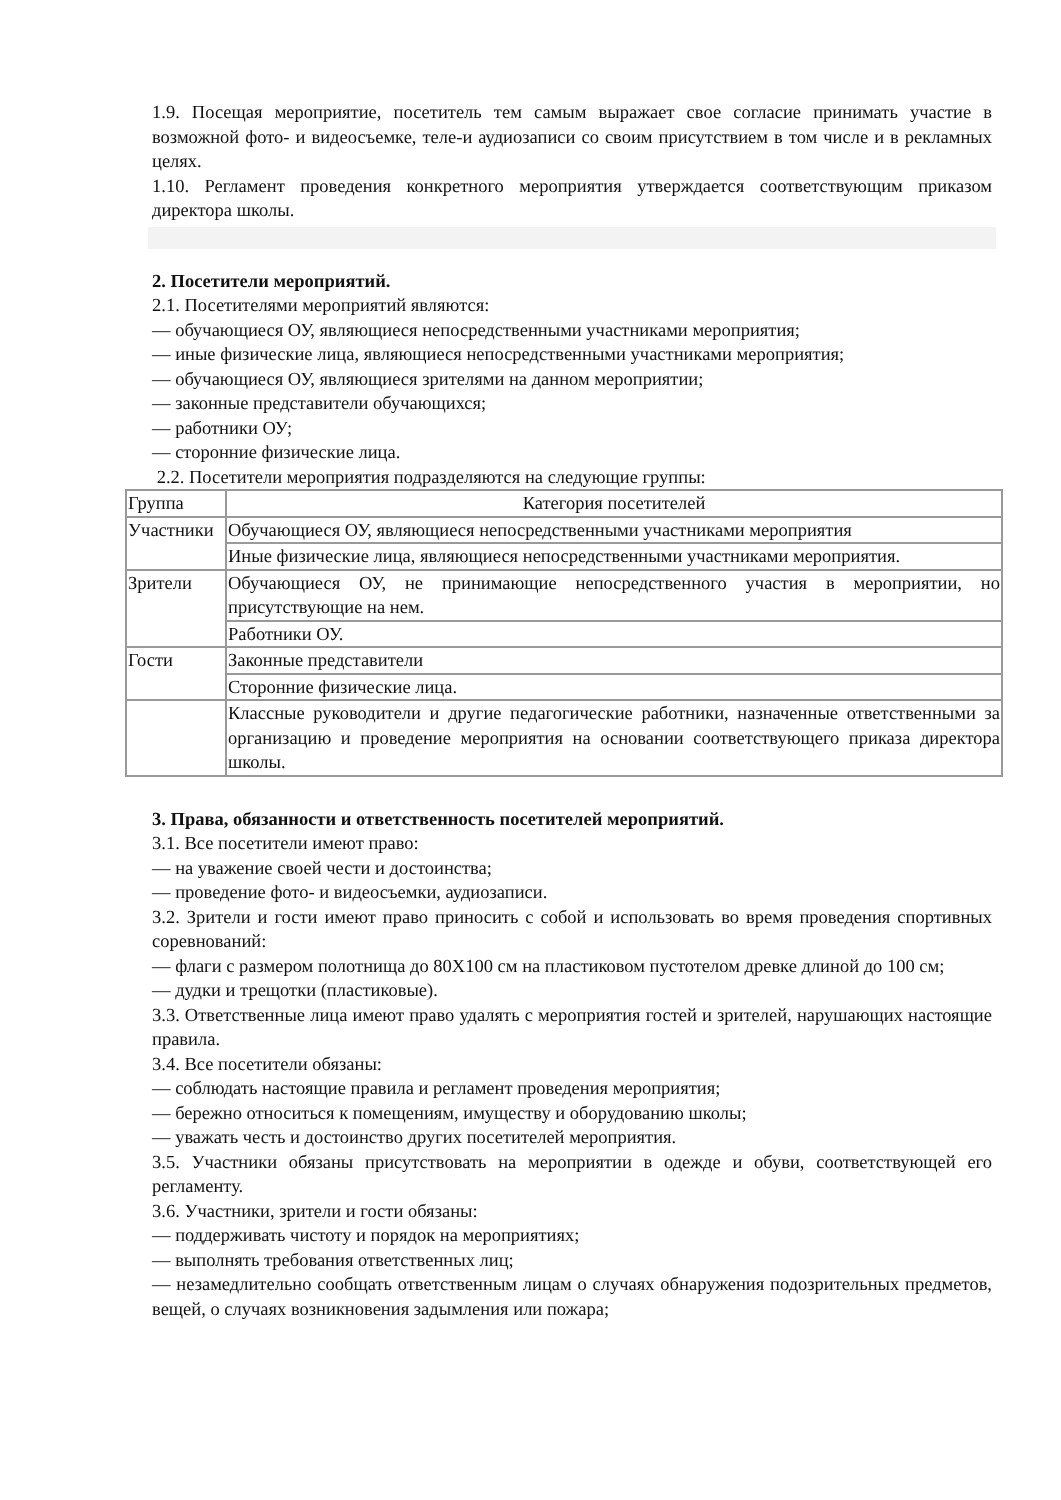1.9. Посещая мероприятие, посетитель тем самым выражает свое согласие принимать участие в возможной фото- и видеосъемке, теле-и аудиозаписи со своим присутствием в том числе и в рекламных целях.
1.10. Регламент проведения конкретного мероприятия утверждается соответствующим приказом директора школы.
2. Посетители мероприятий.
2.1. Посетителями мероприятий являются:
— обучающиеся ОУ, являющиеся непосредственными участниками мероприятия;
— иные физические лица, являющиеся непосредственными участниками мероприятия;
— обучающиеся ОУ, являющиеся зрителями на данном мероприятии;
— законные представители обучающихся;
— работники ОУ;
— сторонние физические лица.
2.2. Посетители мероприятия подразделяются на следующие группы:
| Группа | Категория посетителей |
| Участники | Обучающиеся ОУ, являющиеся непосредственными участниками мероприятия |
| | Иные физические лица, являющиеся непосредственными участниками мероприятия. |
| Зрители | Обучающиеся ОУ, не принимающие непосредственного участия в мероприятии, но присутствующие на нем. |
| | Работники ОУ. |
| Гости | Законные представители |
| | Сторонние физические лица. |
| | Классные руководители и другие педагогические работники, назначенные ответственными за организацию и проведение мероприятия на основании соответствующего приказа директора школы. |
3. Права, обязанности и ответственность посетителей мероприятий.
3.1. Все посетители имеют право:
— на уважение своей чести и достоинства;
— проведение фото- и видеосъемки, аудиозаписи.
3.2. Зрители и гости имеют право приносить с собой и использовать во время проведения спортивных соревнований:
— флаги с размером полотнища до 80Х100 см на пластиковом пустотелом древке длиной до 100 см;
— дудки и трещотки (пластиковые).
3.3. Ответственные лица имеют право удалять с мероприятия гостей и зрителей, нарушающих настоящие правила.
3.4. Все посетители обязаны:
— соблюдать настоящие правила и регламент проведения мероприятия;
— бережно относиться к помещениям, имуществу и оборудованию школы;
— уважать честь и достоинство других посетителей мероприятия.
3.5. Участники обязаны присутствовать на мероприятии в одежде и обуви, соответствующей его регламенту.
3.6. Участники, зрители и гости обязаны:
— поддерживать чистоту и порядок на мероприятиях;
— выполнять требования ответственных лиц;
— незамедлительно сообщать ответственным лицам о случаях обнаружения подозрительных предметов, вещей, о случаях возникновения задымления или пожара;